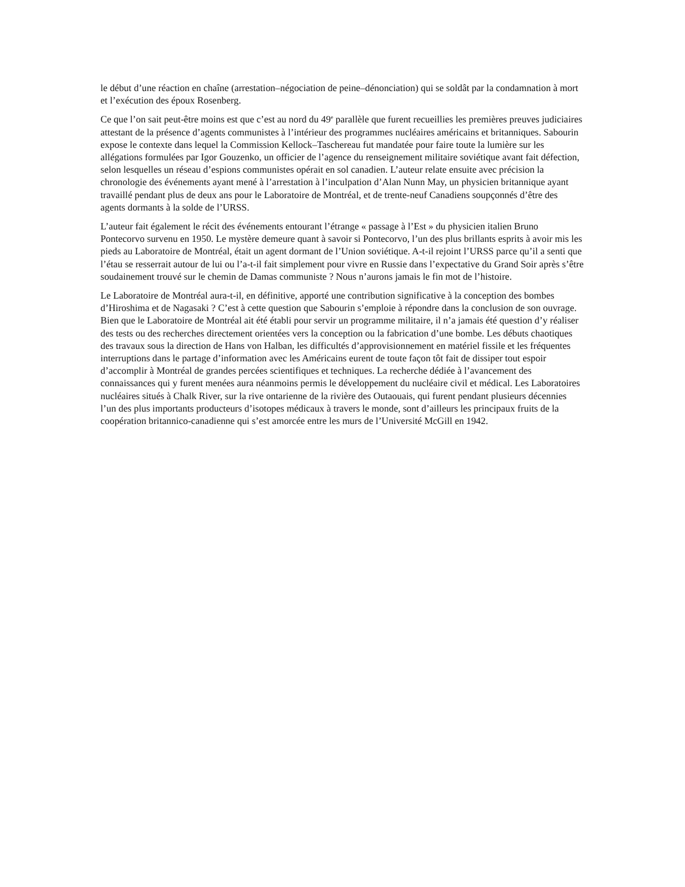le début d’une réaction en chaîne (arrestation–négociation de peine–dénonciation) qui se soldât par la condamnation à mort et l’exécution des époux Rosenberg.
Ce que l’on sait peut-être moins est que c’est au nord du 49<sup>e</sup> parallèle que furent recueillies les premières preuves judiciaires attestant de la présence d’agents communistes à l’intérieur des programmes nucléaires américains et britanniques. Sabourin expose le contexte dans lequel la Commission Kellock–Taschereau fut mandatée pour faire toute la lumière sur les allégations formulées par Igor Gouzenko, un officier de l’agence du renseignement militaire soviétique avant fait défection, selon lesquelles un réseau d’espions communistes opérait en sol canadien. L’auteur relate ensuite avec précision la chronologie des événements ayant mené à l’arrestation à l’inculpation d’Alan Nunn May, un physicien britannique ayant travaillé pendant plus de deux ans pour le Laboratoire de Montréal, et de trente-neuf Canadiens soupçonnés d’être des agents dormants à la solde de l’URSS.
L’auteur fait également le récit des événements entourant l’étrange « passage à l’Est » du physicien italien Bruno Pontecorvo survenu en 1950. Le mystère demeure quant à savoir si Pontecorvo, l’un des plus brillants esprits à avoir mis les pieds au Laboratoire de Montréal, était un agent dormant de l’Union soviétique. A-t-il rejoint l’URSS parce qu’il a senti que l’étau se resserrait autour de lui ou l’a-t-il fait simplement pour vivre en Russie dans l’expectative du Grand Soir après s’être soudainement trouvé sur le chemin de Damas communiste ? Nous n’aurons jamais le fin mot de l’histoire.
Le Laboratoire de Montréal aura-t-il, en définitive, apporté une contribution significative à la conception des bombes d’Hiroshima et de Nagasaki ? C’est à cette question que Sabourin s’emploie à répondre dans la conclusion de son ouvrage. Bien que le Laboratoire de Montréal ait été établi pour servir un programme militaire, il n’a jamais été question d’y réaliser des tests ou des recherches directement orientées vers la conception ou la fabrication d’une bombe. Les débuts chaotiques des travaux sous la direction de Hans von Halban, les difficultés d’approvisionnement en matériel fissile et les fréquentes interruptions dans le partage d’information avec les Américains eurent de toute façon tôt fait de dissiper tout espoir d’accomplir à Montréal de grandes percées scientifiques et techniques. La recherche dédiée à l’avancement des connaissances qui y furent menées aura néanmoins permis le développement du nucléaire civil et médical. Les Laboratoires nucléaires situés à Chalk River, sur la rive ontarienne de la rivière des Outaouais, qui furent pendant plusieurs décennies l’un des plus importants producteurs d’isotopes médicaux à travers le monde, sont d’ailleurs les principaux fruits de la coopération britannico-canadienne qui s’est amorcée entre les murs de l’Université McGill en 1942.